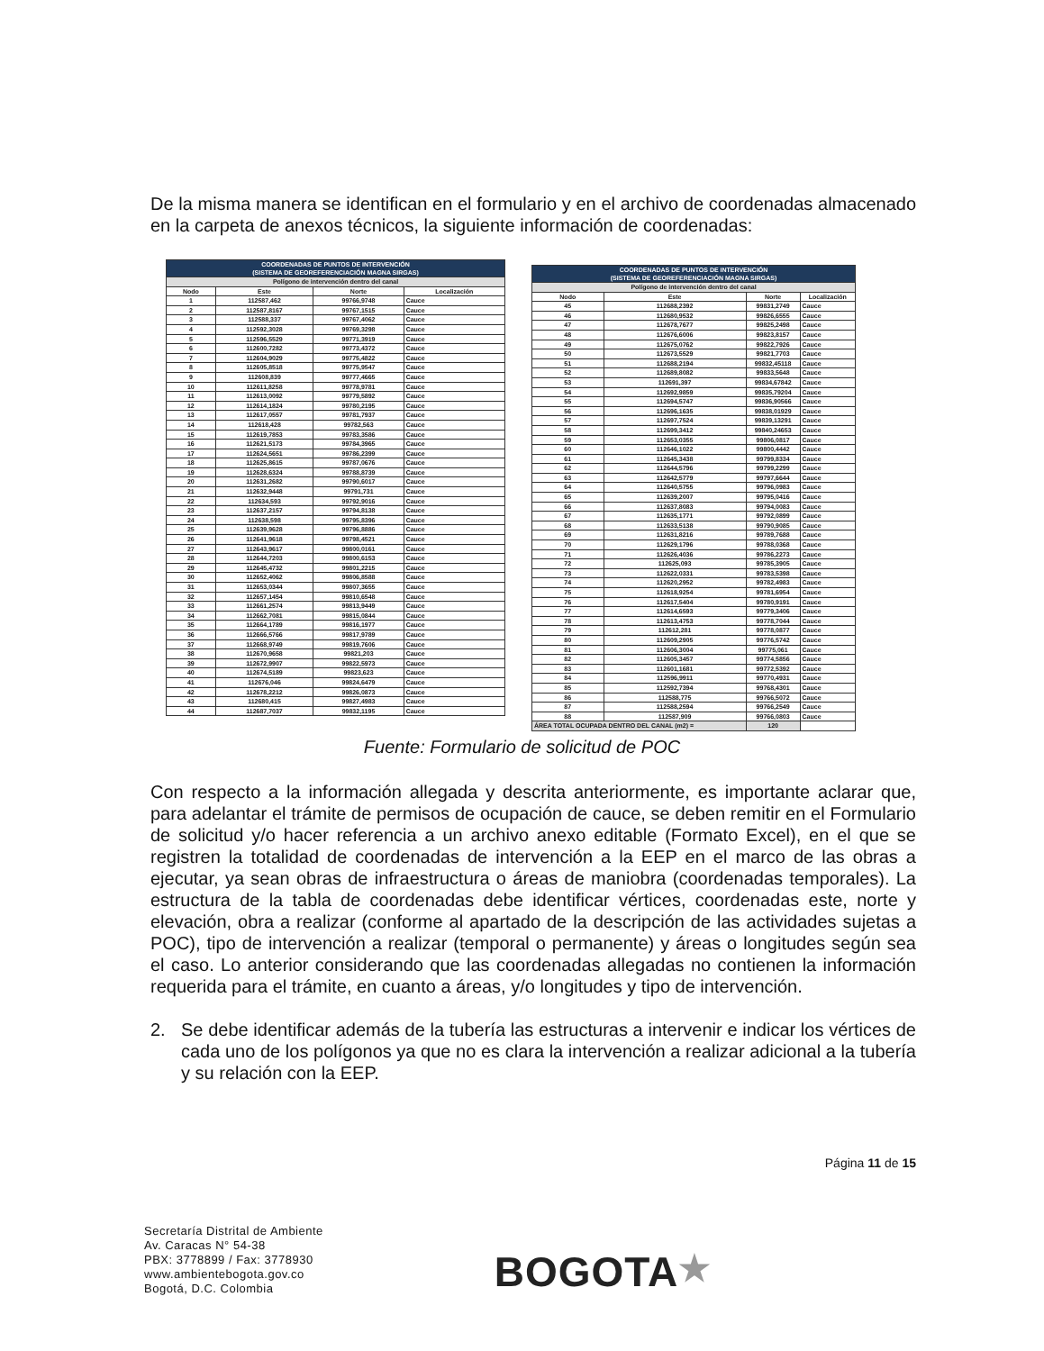De la misma manera se identifican en el formulario y en el archivo de coordenadas almacenado en la carpeta de anexos técnicos, la siguiente información de coordenadas:
| COORDENADAS DE PUNTOS DE INTERVENCIÓN (SISTEMA DE GEOREFERENCIACIÓN MAGNA SIRGAS) | | | |
| --- | --- | --- | --- |
| Polígono de intervención dentro del canal | | | |
| Nodo | Este | Norte | Localización |
| 1 | 112587,462 | 99766,9748 | Cauce |
| 2 | 112587,8167 | 99767,1515 | Cauce |
| 3 | 112588,337 | 99767,4062 | Cauce |
| 4 | 112592,3028 | 99769,3298 | Cauce |
| 5 | 112596,5529 | 99771,3919 | Cauce |
| 6 | 112600,7282 | 99773,4372 | Cauce |
| 7 | 112604,9029 | 99775,4822 | Cauce |
| 8 | 112605,8518 | 99775,9547 | Cauce |
| 9 | 112608,839 | 99777,4665 | Cauce |
| 10 | 112611,8258 | 99778,9781 | Cauce |
| 11 | 112613,0092 | 99779,5892 | Cauce |
| 12 | 112614,1824 | 99780,2195 | Cauce |
| 13 | 112617,0557 | 99781,7937 | Cauce |
| 14 | 112618,428 | 99782,563 | Cauce |
| 15 | 112619,7853 | 99783,3586 | Cauce |
| 16 | 112621,5173 | 99784,3965 | Cauce |
| 17 | 112624,5651 | 99786,2399 | Cauce |
| 18 | 112625,8615 | 99787,0676 | Cauce |
| 19 | 112628,6324 | 99788,8739 | Cauce |
| 20 | 112631,2682 | 99790,6017 | Cauce |
| 21 | 112632,9448 | 99791,731 | Cauce |
| 22 | 112634,593 | 99792,9016 | Cauce |
| 23 | 112637,2157 | 99794,8138 | Cauce |
| 24 | 112638,598 | 99795,8396 | Cauce |
| 25 | 112639,9628 | 99796,8886 | Cauce |
| 26 | 112641,9618 | 99798,4521 | Cauce |
| 27 | 112643,9617 | 99800,0161 | Cauce |
| 28 | 112644,7203 | 99800,6153 | Cauce |
| 29 | 112645,4732 | 99801,2215 | Cauce |
| 30 | 112652,4062 | 99806,8588 | Cauce |
| 31 | 112653,0344 | 99807,3655 | Cauce |
| 32 | 112657,1454 | 99810,6548 | Cauce |
| 33 | 112661,2574 | 99813,9449 | Cauce |
| 34 | 112662,7081 | 99815,0844 | Cauce |
| 35 | 112664,1789 | 99816,1977 | Cauce |
| 36 | 112666,5766 | 99817,9789 | Cauce |
| 37 | 112668,9749 | 99819,7606 | Cauce |
| 38 | 112670,9658 | 99821,203 | Cauce |
| 39 | 112672,9907 | 99822,5973 | Cauce |
| 40 | 112674,5189 | 99823,623 | Cauce |
| 41 | 112676,046 | 99824,6479 | Cauce |
| 42 | 112678,2212 | 99826,0873 | Cauce |
| 43 | 112680,415 | 99827,4983 | Cauce |
| 44 | 112687,7037 | 99832,1195 | Cauce |
| COORDENADAS DE PUNTOS DE INTERVENCIÓN (SISTEMA DE GEOREFERENCIACIÓN MAGNA SIRGAS) | | | |
| --- | --- | --- | --- |
| Polígono de intervención dentro del canal | | | |
| Nodo | Este | Norte | Localización |
| 45 | 112688,2392 | 99831,2749 | Cauce |
| 46 | 112680,9532 | 99826,6555 | Cauce |
| 47 | 112678,7677 | 99825,2498 | Cauce |
| 48 | 112676,6006 | 99823,8157 | Cauce |
| 49 | 112675,0762 | 99822,7926 | Cauce |
| 50 | 112673,5529 | 99821,7703 | Cauce |
| 51 | 112688,2194 | 99832,45118 | Cauce |
| 52 | 112689,8082 | 99833,5648 | Cauce |
| 53 | 112691,397 | 99834,67842 | Cauce |
| 54 | 112692,9859 | 99835,79204 | Cauce |
| 55 | 112694,5747 | 99836,90566 | Cauce |
| 56 | 112696,1635 | 99838,01929 | Cauce |
| 57 | 112697,7524 | 99839,13291 | Cauce |
| 58 | 112699,3412 | 99840,24653 | Cauce |
| 59 | 112653,0355 | 99806,0817 | Cauce |
| 60 | 112646,1022 | 99800,4442 | Cauce |
| 61 | 112645,3438 | 99799,8334 | Cauce |
| 62 | 112644,5796 | 99799,2299 | Cauce |
| 63 | 112642,5779 | 99797,6644 | Cauce |
| 64 | 112640,5755 | 99796,0983 | Cauce |
| 65 | 112639,2007 | 99795,0416 | Cauce |
| 66 | 112637,8083 | 99794,0083 | Cauce |
| 67 | 112635,1771 | 99792,0899 | Cauce |
| 68 | 112633,5138 | 99790,9085 | Cauce |
| 69 | 112631,8216 | 99789,7688 | Cauce |
| 70 | 112629,1796 | 99788,0368 | Cauce |
| 71 | 112626,4036 | 99786,2273 | Cauce |
| 72 | 112625,093 | 99785,3905 | Cauce |
| 73 | 112622,0331 | 99783,5398 | Cauce |
| 74 | 112620,2952 | 99782,4983 | Cauce |
| 75 | 112618,9254 | 99781,6954 | Cauce |
| 76 | 112617,5404 | 99780,9191 | Cauce |
| 77 | 112614,6593 | 99779,3406 | Cauce |
| 78 | 112613,4753 | 99778,7044 | Cauce |
| 79 | 112612,281 | 99778,0877 | Cauce |
| 80 | 112609,2905 | 99776,5742 | Cauce |
| 81 | 112606,3004 | 99775,061 | Cauce |
| 82 | 112605,3457 | 99774,5856 | Cauce |
| 83 | 112601,1681 | 99772,5392 | Cauce |
| 84 | 112596,9911 | 99770,4931 | Cauce |
| 85 | 112592,7394 | 99768,4301 | Cauce |
| 86 | 112588,775 | 99766,5072 | Cauce |
| 87 | 112588,2594 | 99766,2549 | Cauce |
| 88 | 112587,909 | 99766,0803 | Cauce |
| ÁREA TOTAL OCUPADA DENTRO DEL CANAL (m2) = | | 120 | |
Fuente: Formulario de solicitud de POC
Con respecto a la información allegada y descrita anteriormente, es importante aclarar que, para adelantar el trámite de permisos de ocupación de cauce, se deben remitir en el Formulario de solicitud y/o hacer referencia a un archivo anexo editable (Formato Excel), en el que se registren la totalidad de coordenadas de intervención a la EEP en el marco de las obras a ejecutar, ya sean obras de infraestructura o áreas de maniobra (coordenadas temporales). La estructura de la tabla de coordenadas debe identificar vértices, coordenadas este, norte y elevación, obra a realizar (conforme al apartado de la descripción de las actividades sujetas a POC), tipo de intervención a realizar (temporal o permanente) y áreas o longitudes según sea el caso. Lo anterior considerando que las coordenadas allegadas no contienen la información requerida para el trámite, en cuanto a áreas, y/o longitudes y tipo de intervención.
2. Se debe identificar además de la tubería las estructuras a intervenir e indicar los vértices de cada uno de los polígonos ya que no es clara la intervención a realizar adicional a la tubería y su relación con la EEP.
Página 11 de 15
Secretaría Distrital de Ambiente
Av. Caracas N° 54-38
PBX: 3778899 / Fax: 3778930
www.ambientebogota.gov.co
Bogotá, D.C. Colombia
BOGOTA★